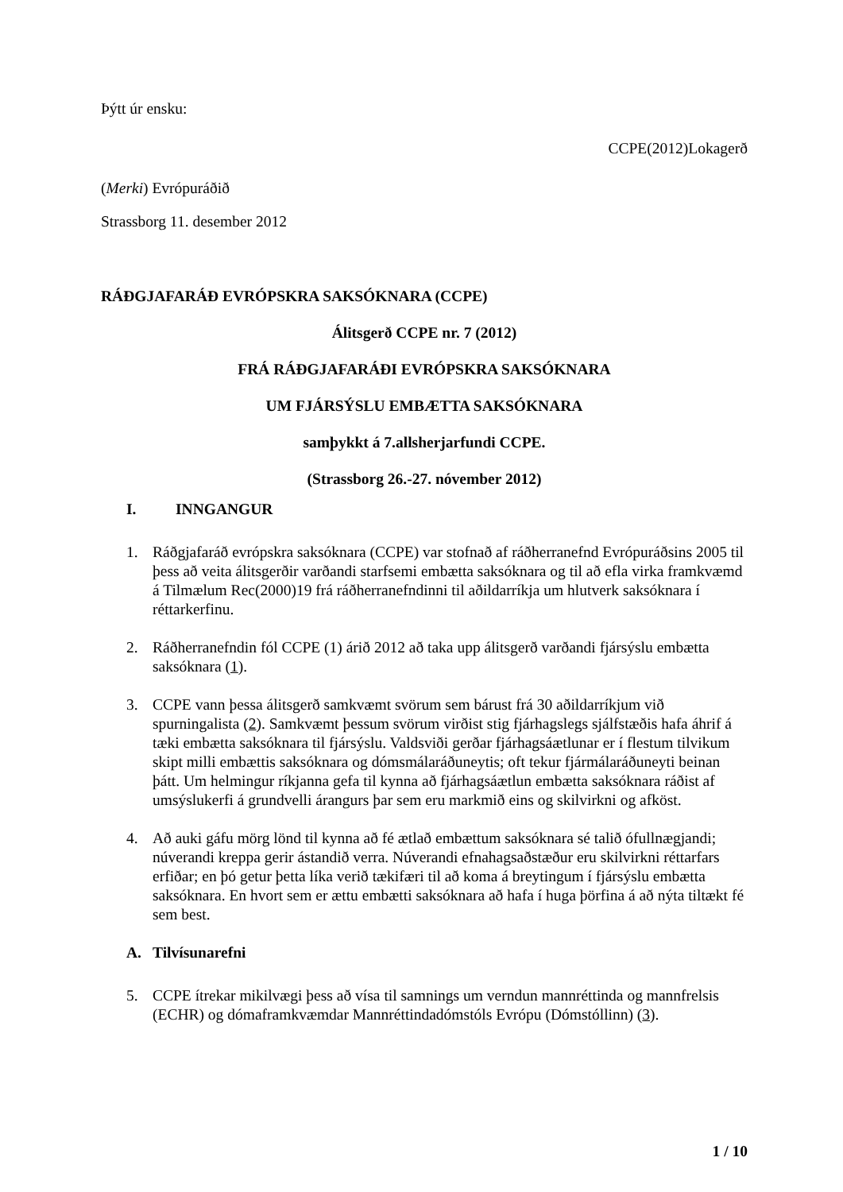Þýtt úr ensku:
CCPE(2012)Lokagerð
(Merki) Evrópuráðið
Strassborg 11. desember 2012
RÁÐGJAFARÁÐ EVRÓPSKRA SAKSÓKNARA (CCPE)
Álitsgerð CCPE nr. 7 (2012)
FRÁ RÁÐGJAFARÁÐI EVRÓPSKRA SAKSÓKNARA
UM FJÁRSÝSLU EMBÆTTA SAKSÓKNARA
samþykkt á 7.allsherjarfundi CCPE.
(Strassborg 26.-27. nóvember 2012)
I. INNGANGUR
1. Ráðgjafaráð evrópskra saksóknara (CCPE) var stofnað af ráðherranefnd Evrópuráðsins 2005 til þess að veita álitsgerðir varðandi starfsemi embætta saksóknara og til að efla virka framkvæmd á Tilmælum Rec(2000)19 frá ráðherranefndinni til aðildarríkja um hlutverk saksóknara í réttarkerfinu.
2. Ráðherranefndin fól CCPE (1) árið 2012 að taka upp álitsgerð varðandi fjársýslu embætta saksóknara (1).
3. CCPE vann þessa álitsgerð samkvæmt svörum sem bárust frá 30 aðildarríkjum við spurningalista (2). Samkvæmt þessum svörum virðist stig fjárhagslegs sjálfstæðis hafa áhrif á tæki embætta saksóknara til fjársýslu. Valdsviði gerðar fjárhagsáætlunar er í flestum tilvikum skipt milli embættis saksóknara og dómsmálaráðuneytis; oft tekur fjármálaráðuneyti beinan þátt. Um helmingur ríkjanna gefa til kynna að fjárhagsáætlun embætta saksóknara ráðist af umsýslukerfi á grundvelli árangurs þar sem eru markmið eins og skilvirkni og afköst.
4. Að auki gáfu mörg lönd til kynna að fé ætlað embættum saksóknara sé talið ófullnægjandi; núverandi kreppa gerir ástandið verra. Núverandi efnahagsaðstæður eru skilvirkni réttarfars erfiðar; en þó getur þetta líka verið tækifæri til að koma á breytingum í fjársýslu embætta saksóknara. En hvort sem er ættu embætti saksóknara að hafa í huga þörfina á að nýta tiltækt fé sem best.
A. Tilvísunarefni
5. CCPE ítrekar mikilvægi þess að vísa til samnings um verndun mannréttinda og mannfrelsis (ECHR) og dómaframkvæmdar Mannréttindadómstóls Evrópu (Dómstóllinn) (3).
1 / 10